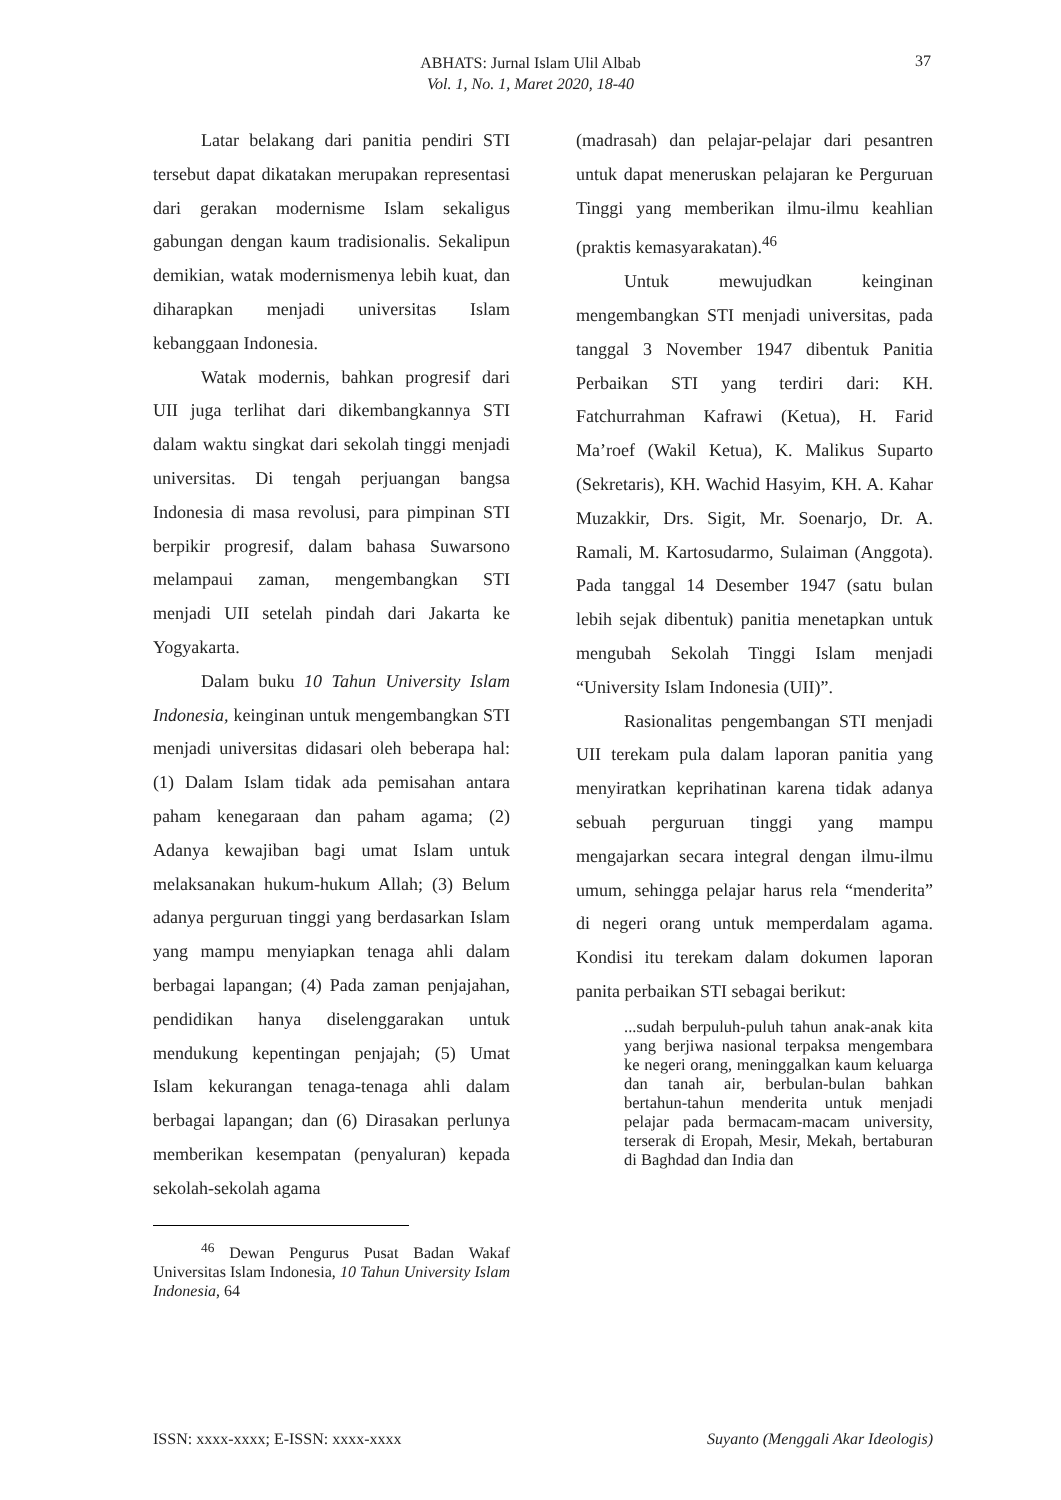ABHATS: Jurnal Islam Ulil Albab
Vol. 1, No. 1, Maret 2020, 18-40
37
Latar belakang dari panitia pendiri STI tersebut dapat dikatakan merupakan representasi dari gerakan modernisme Islam sekaligus gabungan dengan kaum tradisionalis. Sekalipun demikian, watak modernismenya lebih kuat, dan diharapkan menjadi universitas Islam kebanggaan Indonesia.
Watak modernis, bahkan progresif dari UII juga terlihat dari dikembangkannya STI dalam waktu singkat dari sekolah tinggi menjadi universitas. Di tengah perjuangan bangsa Indonesia di masa revolusi, para pimpinan STI berpikir progresif, dalam bahasa Suwarsono melampaui zaman, mengembangkan STI menjadi UII setelah pindah dari Jakarta ke Yogyakarta.
Dalam buku 10 Tahun University Islam Indonesia, keinginan untuk mengembangkan STI menjadi universitas didasari oleh beberapa hal: (1) Dalam Islam tidak ada pemisahan antara paham kenegaraan dan paham agama; (2) Adanya kewajiban bagi umat Islam untuk melaksanakan hukum-hukum Allah; (3) Belum adanya perguruan tinggi yang berdasarkan Islam yang mampu menyiapkan tenaga ahli dalam berbagai lapangan; (4) Pada zaman penjajahan, pendidikan hanya diselenggarakan untuk mendukung kepentingan penjajah; (5) Umat Islam kekurangan tenaga-tenaga ahli dalam berbagai lapangan; dan (6) Dirasakan perlunya memberikan kesempatan (penyaluran) kepada sekolah-sekolah agama
(madrasah) dan pelajar-pelajar dari pesantren untuk dapat meneruskan pelajaran ke Perguruan Tinggi yang memberikan ilmu-ilmu keahlian (praktis kemasyarakatan).<sup>46</sup>
Untuk mewujudkan keinginan mengembangkan STI menjadi universitas, pada tanggal 3 November 1947 dibentuk Panitia Perbaikan STI yang terdiri dari: KH. Fatchurrahman Kafrawi (Ketua), H. Farid Ma’roef (Wakil Ketua), K. Malikus Suparto (Sekretaris), KH. Wachid Hasyim, KH. A. Kahar Muzakkir, Drs. Sigit, Mr. Soenarjo, Dr. A. Ramali, M. Kartosudarmo, Sulaiman (Anggota). Pada tanggal 14 Desember 1947 (satu bulan lebih sejak dibentuk) panitia menetapkan untuk mengubah Sekolah Tinggi Islam menjadi “University Islam Indonesia (UII)”.
Rasionalitas pengembangan STI menjadi UII terekam pula dalam laporan panitia yang menyiratkan keprihatinan karena tidak adanya sebuah perguruan tinggi yang mampu mengajarkan secara integral dengan ilmu-ilmu umum, sehingga pelajar harus rela “menderita” di negeri orang untuk memperdalam agama. Kondisi itu terekam dalam dokumen laporan panita perbaikan STI sebagai berikut:
...sudah berpuluh-puluh tahun anak-anak kita yang berjiwa nasional terpaksa mengembara ke negeri orang, meninggalkan kaum keluarga dan tanah air, berbulan-bulan bahkan bertahun-tahun menderita untuk menjadi pelajar pada bermacam-macam university, terserak di Eropah, Mesir, Mekah, bertaburan di Baghdad dan India dan
<sup>46</sup> Dewan Pengurus Pusat Badan Wakaf Universitas Islam Indonesia, 10 Tahun University Islam Indonesia, 64
ISSN: xxxx-xxxx; E-ISSN: xxxx-xxxx Suyanto (Menggali Akar Ideologis)